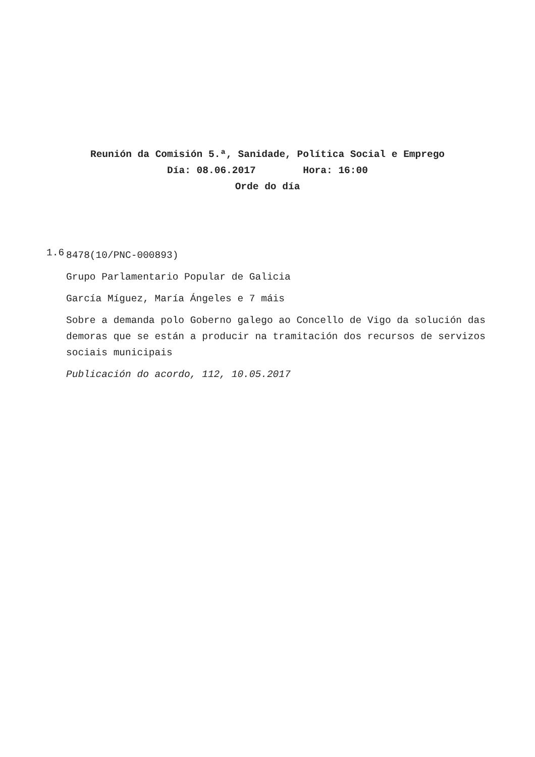Reunión da Comisión 5.ª, Sanidade, Política Social e Emprego
Día: 08.06.2017 Hora: 16:00
Orde do día
1.6
8478(10/PNC-000893)
Grupo Parlamentario Popular de Galicia
García Míguez, María Ángeles e 7 máis
Sobre a demanda polo Goberno galego ao Concello de Vigo da solución das demoras que se están a producir na tramitación dos recursos de servizos sociais municipais
Publicación do acordo, 112, 10.05.2017